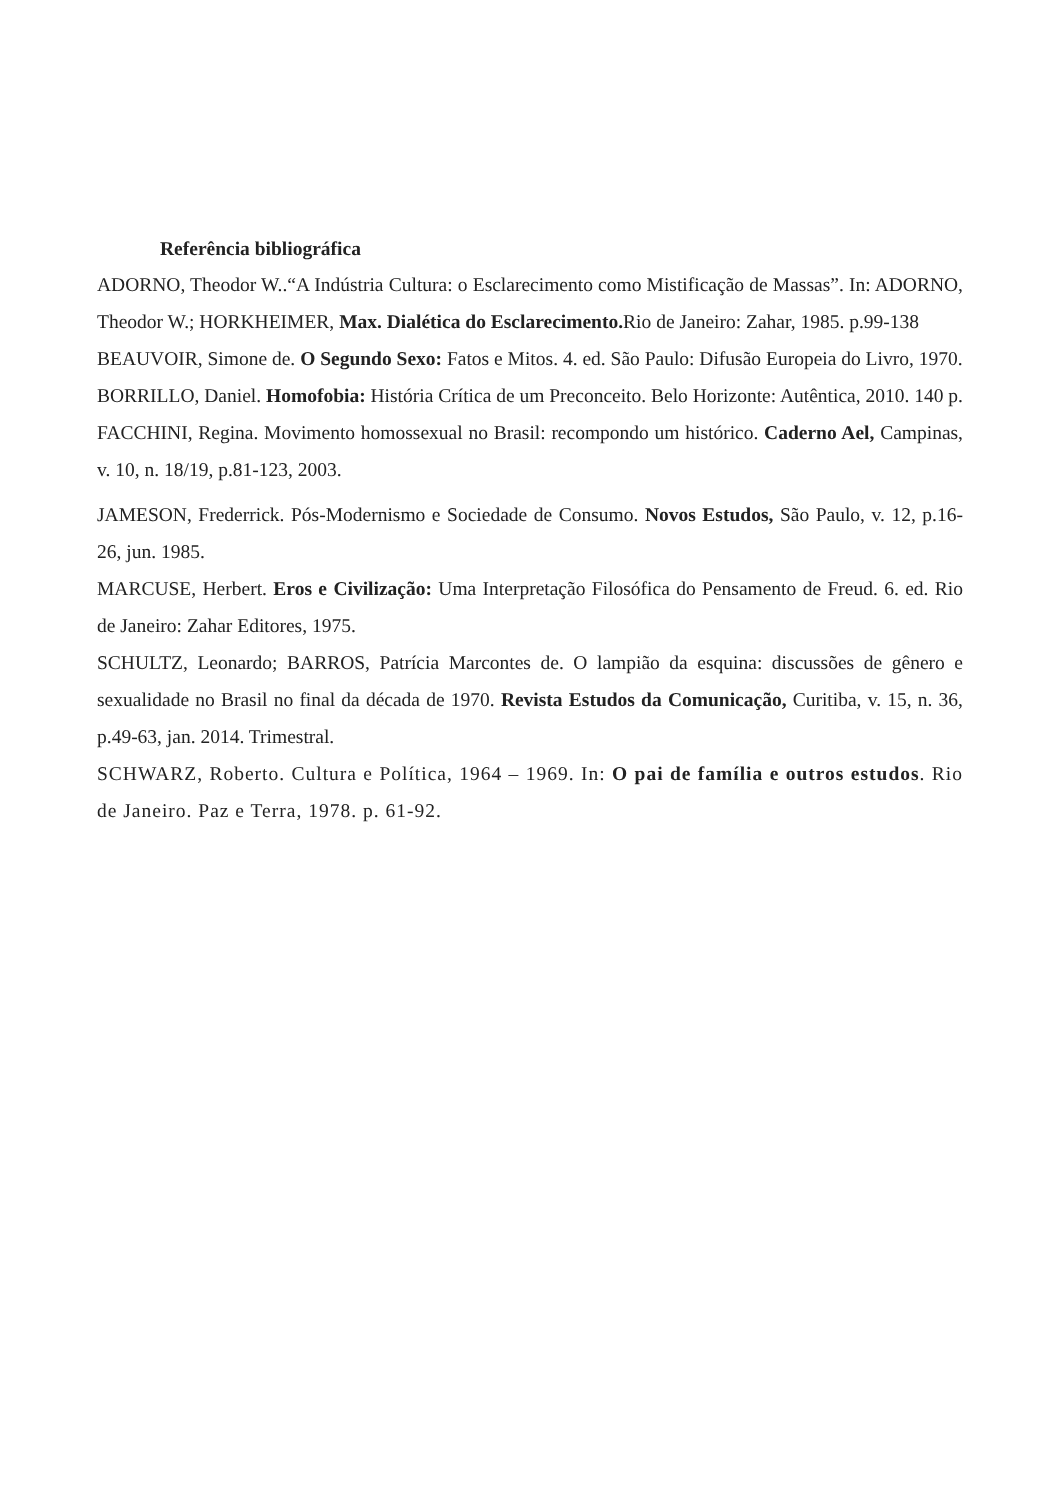Referência bibliográfica
ADORNO, Theodor W..“A Indústria Cultura: o Esclarecimento como Mistificação de Massas”. In: ADORNO, Theodor W.; HORKHEIMER, Max. Dialética do Esclarecimento. Rio de Janeiro: Zahar, 1985. p.99-138
BEAUVOIR, Simone de. O Segundo Sexo: Fatos e Mitos. 4. ed. São Paulo: Difusão Europeia do Livro, 1970.
BORRILLO, Daniel. Homofobia: História Crítica de um Preconceito. Belo Horizonte: Autêntica, 2010. 140 p.
FACCHINI, Regina. Movimento homossexual no Brasil: recompondo um histórico. Caderno Ael, Campinas, v. 10, n. 18/19, p.81-123, 2003.
JAMESON, Frederrick. Pós-Modernismo e Sociedade de Consumo. Novos Estudos, São Paulo, v. 12, p.16-26, jun. 1985.
MARCUSE, Herbert. Eros e Civilização: Uma Interpretação Filosófica do Pensamento de Freud. 6. ed. Rio de Janeiro: Zahar Editores, 1975.
SCHULTZ, Leonardo; BARROS, Patrícia Marcontes de. O lampião da esquina: discussões de gênero e sexualidade no Brasil no final da década de 1970. Revista Estudos da Comunicação, Curitiba, v. 15, n. 36, p.49-63, jan. 2014. Trimestral.
SCHWARZ, Roberto. Cultura e Política, 1964 – 1969. In: O pai de família e outros estudos. Rio de Janeiro. Paz e Terra, 1978. p. 61-92.